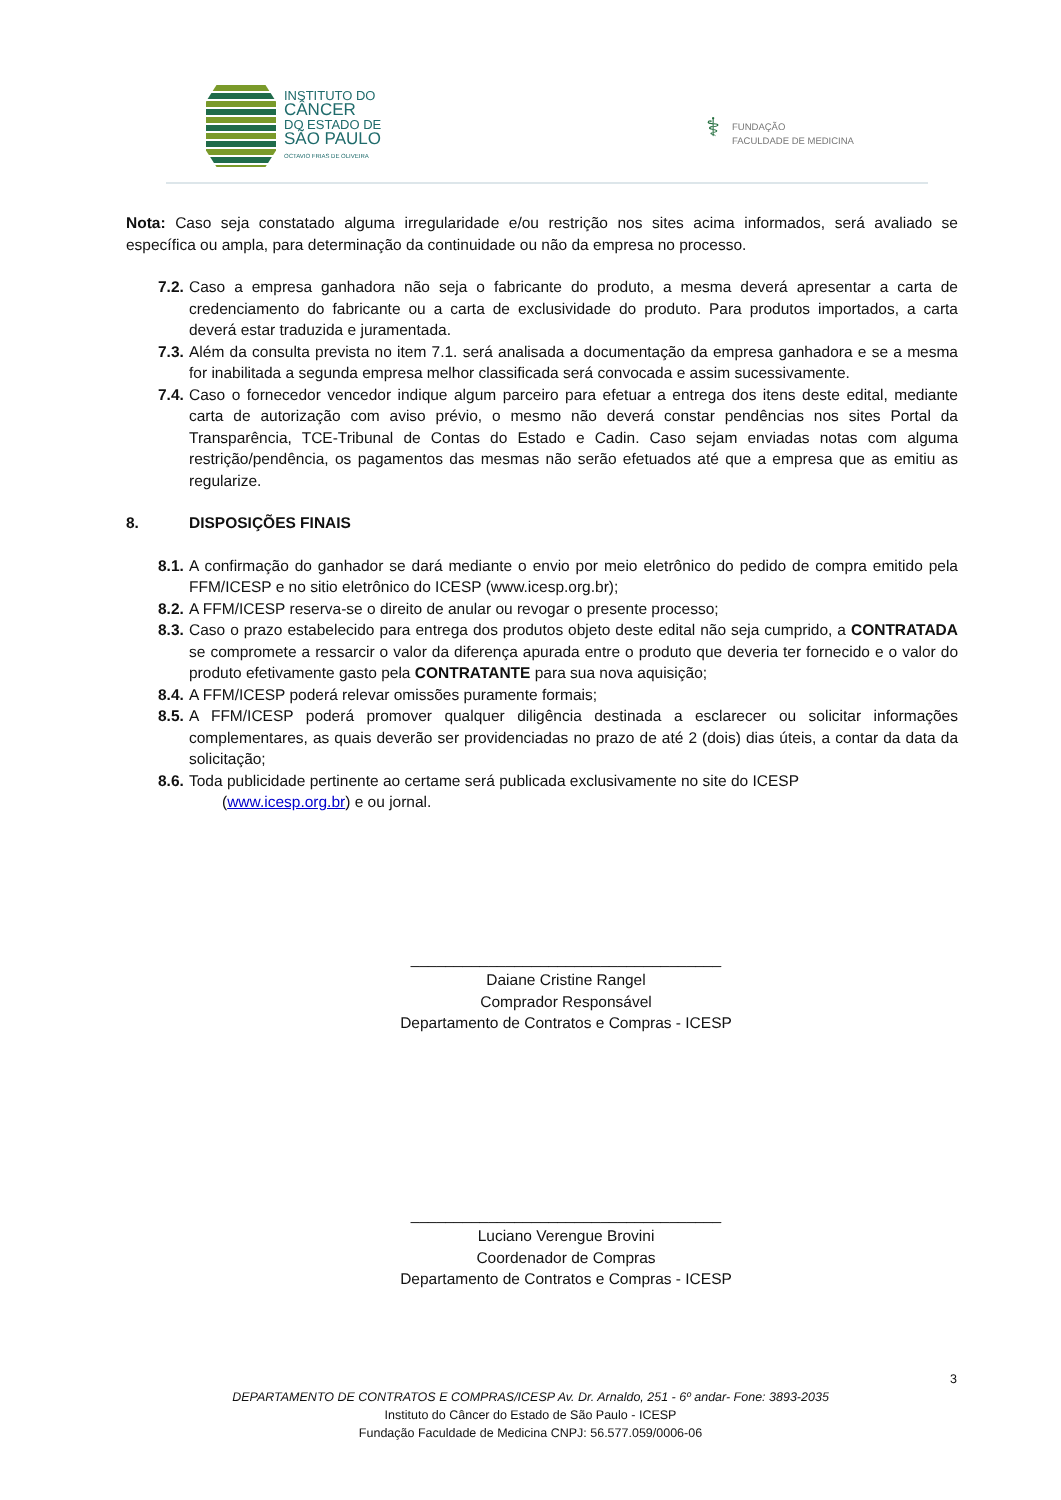INSTITUTO DO
CÂNCER
DO ESTADO DE
SÃO PAULO
OCTAVIO FRIAS DE OLIVEIRA
⚕
FUNDAÇÃO
FACULDADE DE MEDICINA
Nota: Caso seja constatado alguma irregularidade e/ou restrição nos sites acima informados, será avaliado se específica ou ampla, para determinação da continuidade ou não da empresa no processo.
7.2. Caso a empresa ganhadora não seja o fabricante do produto, a mesma deverá apresentar a carta de credenciamento do fabricante ou a carta de exclusividade do produto. Para produtos importados, a carta deverá estar traduzida e juramentada.
7.3. Além da consulta prevista no item 7.1. será analisada a documentação da empresa ganhadora e se a mesma for inabilitada a segunda empresa melhor classificada será convocada e assim sucessivamente.
7.4. Caso o fornecedor vencedor indique algum parceiro para efetuar a entrega dos itens deste edital, mediante carta de autorização com aviso prévio, o mesmo não deverá constar pendências nos sites Portal da Transparência, TCE-Tribunal de Contas do Estado e Cadin. Caso sejam enviadas notas com alguma restrição/pendência, os pagamentos das mesmas não serão efetuados até que a empresa que as emitiu as regularize.
8. DISPOSIÇÕES FINAIS
8.1. A confirmação do ganhador se dará mediante o envio por meio eletrônico do pedido de compra emitido pela FFM/ICESP e no sitio eletrônico do ICESP (www.icesp.org.br);
8.2. A FFM/ICESP reserva-se o direito de anular ou revogar o presente processo;
8.3. Caso o prazo estabelecido para entrega dos produtos objeto deste edital não seja cumprido, a CONTRATADA se compromete a ressarcir o valor da diferença apurada entre o produto que deveria ter fornecido e o valor do produto efetivamente gasto pela CONTRATANTE para sua nova aquisição;
8.4. A FFM/ICESP poderá relevar omissões puramente formais;
8.5. A FFM/ICESP poderá promover qualquer diligência destinada a esclarecer ou solicitar informações complementares, as quais deverão ser providenciadas no prazo de até 2 (dois) dias úteis, a contar da data da solicitação;
8.6. Toda publicidade pertinente ao certame será publicada exclusivamente no site do ICESP
(www.icesp.org.br) e ou jornal.
____________________________________
Daiane Cristine Rangel
Comprador Responsável
Departamento de Contratos e Compras - ICESP
____________________________________
Luciano Verengue Brovini
Coordenador de Compras
Departamento de Contratos e Compras - ICESP
3
DEPARTAMENTO DE CONTRATOS E COMPRAS/ICESP Av. Dr. Arnaldo, 251 - 6º andar- Fone: 3893-2035
Instituto do Câncer do Estado de São Paulo - ICESP
Fundação Faculdade de Medicina CNPJ: 56.577.059/0006-06